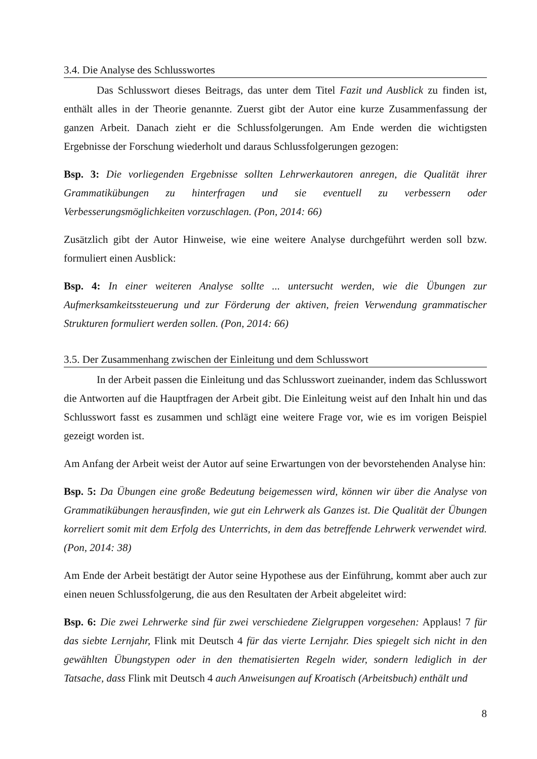3.4. Die Analyse des Schlusswortes
Das Schlusswort dieses Beitrags, das unter dem Titel Fazit und Ausblick zu finden ist, enthält alles in der Theorie genannte. Zuerst gibt der Autor eine kurze Zusammenfassung der ganzen Arbeit. Danach zieht er die Schlussfolgerungen. Am Ende werden die wichtigsten Ergebnisse der Forschung wiederholt und daraus Schlussfolgerungen gezogen:
Bsp. 3: Die vorliegenden Ergebnisse sollten Lehrwerkautoren anregen, die Qualität ihrer Grammatikübungen zu hinterfragen und sie eventuell zu verbessern oder Verbesserungsmöglichkeiten vorzuschlagen. (Pon, 2014: 66)
Zusätzlich gibt der Autor Hinweise, wie eine weitere Analyse durchgeführt werden soll bzw. formuliert einen Ausblick:
Bsp. 4: In einer weiteren Analyse sollte ... untersucht werden, wie die Übungen zur Aufmerksamkeitssteuerung und zur Förderung der aktiven, freien Verwendung grammatischer Strukturen formuliert werden sollen. (Pon, 2014: 66)
3.5. Der Zusammenhang zwischen der Einleitung und dem Schlusswort
In der Arbeit passen die Einleitung und das Schlusswort zueinander, indem das Schlusswort die Antworten auf die Hauptfragen der Arbeit gibt. Die Einleitung weist auf den Inhalt hin und das Schlusswort fasst es zusammen und schlägt eine weitere Frage vor, wie es im vorigen Beispiel gezeigt worden ist.
Am Anfang der Arbeit weist der Autor auf seine Erwartungen von der bevorstehenden Analyse hin:
Bsp. 5: Da Übungen eine große Bedeutung beigemessen wird, können wir über die Analyse von Grammatikübungen herausfinden, wie gut ein Lehrwerk als Ganzes ist. Die Qualität der Übungen korreliert somit mit dem Erfolg des Unterrichts, in dem das betreffende Lehrwerk verwendet wird. (Pon, 2014: 38)
Am Ende der Arbeit bestätigt der Autor seine Hypothese aus der Einführung, kommt aber auch zur einen neuen Schlussfolgerung, die aus den Resultaten der Arbeit abgeleitet wird:
Bsp. 6: Die zwei Lehrwerke sind für zwei verschiedene Zielgruppen vorgesehen: Applaus! 7 für das siebte Lernjahr, Flink mit Deutsch 4 für das vierte Lernjahr. Dies spiegelt sich nicht in den gewählten Übungstypen oder in den thematisierten Regeln wider, sondern lediglich in der Tatsache, dass Flink mit Deutsch 4 auch Anweisungen auf Kroatisch (Arbeitsbuch) enthält und
8